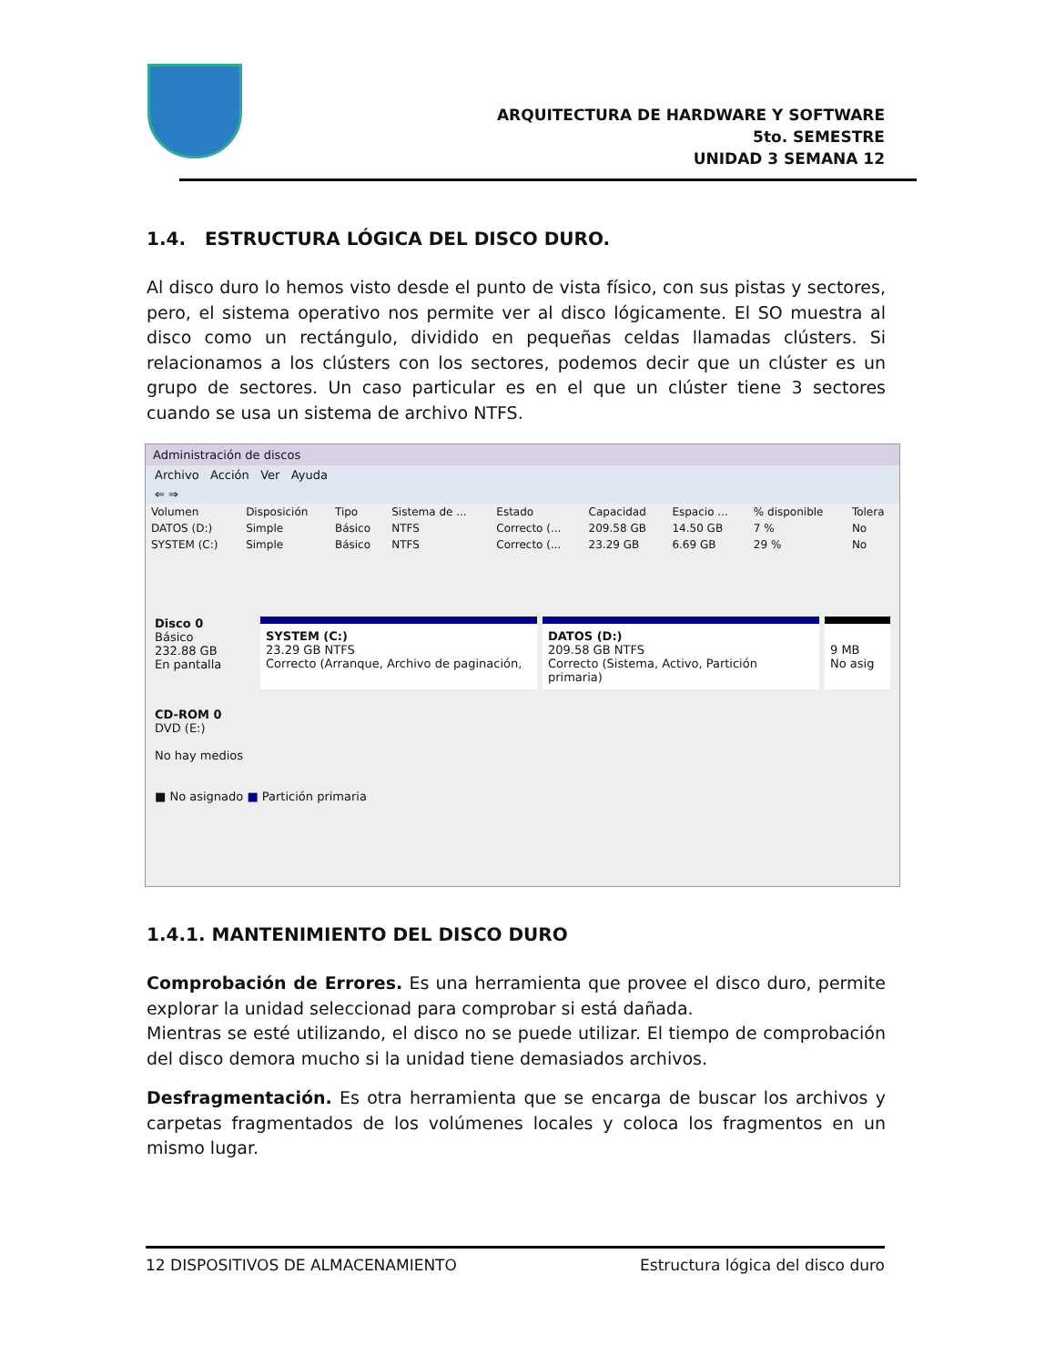ARQUITECTURA DE HARDWARE Y SOFTWARE
5to. SEMESTRE
UNIDAD 3 SEMANA 12
1.4. ESTRUCTURA LÓGICA DEL DISCO DURO.
Al disco duro lo hemos visto desde el punto de vista físico, con sus pistas y sectores, pero, el sistema operativo nos permite ver al disco lógicamente. El SO muestra al disco como un rectángulo, dividido en pequeñas celdas llamadas clústers. Si relacionamos a los clústers con los sectores, podemos decir que un clúster es un grupo de sectores. Un caso particular es en el que un clúster tiene 3 sectores cuando se usa un sistema de archivo NTFS.
Administración de discos
Archivo Acción Ver Ayuda
⇐ ⇒
| Volumen | Disposición | Tipo | Sistema de ... | Estado | Capacidad | Espacio ... | % disponible | Tolera |
| --- | --- | --- | --- | --- | --- | --- | --- | --- |
| DATOS (D:) | Simple | Básico | NTFS | Correcto (... | 209.58 GB | 14.50 GB | 7 % | No |
| SYSTEM (C:) | Simple | Básico | NTFS | Correcto (... | 23.29 GB | 6.69 GB | 29 % | No |
Disco 0
Básico
232.88 GB
En pantalla
SYSTEM (C:)
23.29 GB NTFS
Correcto (Arranque, Archivo de paginación,
DATOS (D:)
209.58 GB NTFS
Correcto (Sistema, Activo, Partición primaria)
9 MB
No asig
CD-ROM 0
DVD (E:)
No hay medios
■ No asignado ■ Partición primaria
1.4.1. MANTENIMIENTO DEL DISCO DURO
Comprobación de Errores. Es una herramienta que provee el disco duro, permite explorar la unidad seleccionad para comprobar si está dañada.
Mientras se esté utilizando, el disco no se puede utilizar. El tiempo de comprobación del disco demora mucho si la unidad tiene demasiados archivos.
Desfragmentación. Es otra herramienta que se encarga de buscar los archivos y carpetas fragmentados de los volúmenes locales y coloca los fragmentos en un mismo lugar.
12 DISPOSITIVOS DE ALMACENAMIENTO Estructura lógica del disco duro